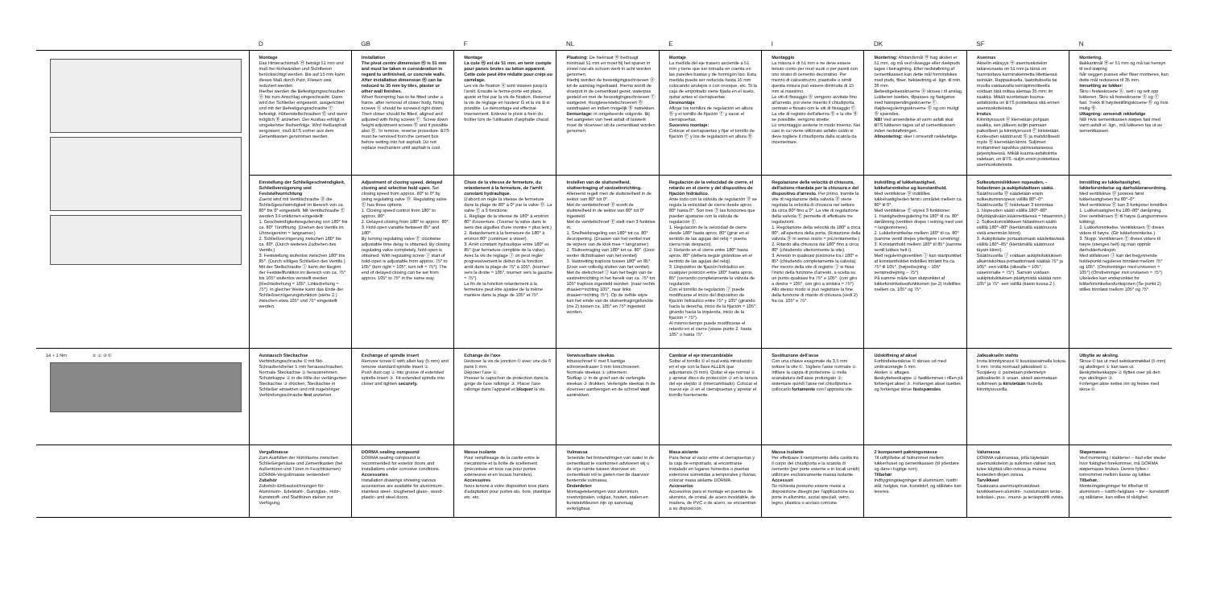| | D | GB | F | NL | E | I | DK | SF | N |
| --- | --- | --- | --- | --- | --- | --- | --- | --- | --- |
| | Montage Das Hinterachsmaß Ⓗ beträgt 51 mm und muß bei Rohwänden und Sichtbeton berücksichtigt werden. Bis auf 15 mm kann dieses Maß durch Putz, Fliesen usw. reduziert werden. Hierbei werden die Befestigungsschrauben Ⓐ bis zum Anschlag eingeschraubt. Dann wird der Schließer eingesetzt, ausgerichtet und mit der Befestigungsschraube Ⓕ befestigt. Höhenstellschrauben Ⓖ und wenn möglich Ⓑ anziehen. Der Ausbau erfolgt in umgekehrter Reihenfolge. Wird Heißasphalt vergossen, muß BTS vorher aus dem Zementkasten genommen werden. | Installation The pivot centre dimension Ⓗ is 51 mm and must be taken in consideration in regard to unfinished, or concrete walls. After installation dimension Ⓗ can be reduced to 35 mm by tiles, plaster or other wall finishes. When floorspring has to be fitted under a frame, after removal of closer body, fixing screws Ⓐ should be screwed right down. Then closer should be fitted, aligned and adjusted with fixing screws Ⓕ. Screw down height adjustment screws Ⓖ and if possible also Ⓑ. To remove, reverse procedure. BTS must be removed from the cement box before setting into hot asphalt. Do not replace mechanism until asphalt is cool. | Montage La cote Ⓗ est de 51 mm, en tenir compte pour parois brutes ou béton apparent. Cette cote peut être réduite pour crépi ou carrelage. Les vis de fixation Ⓐ sont vissées jusqu'à l'arrêt. Ensuite le ferme-porte est placé, ajusté et fixé par la vis de fixation. Reserrez la vis de réglage en hauteur G et la vis B si possible. Le démontage est effectué inversément. Enlevez le pivot à frein du boîtier lors de l'utilisation d'asphalte chaud. | Plaatsing: De hielmaat Ⓗ bedraagt minimaal 51 mm en moet bij het sparen in zowel ruw-als schoon werk in acht worden genomen. Hierbij worden de bevestigingsschroeven Ⓐ tot de aanslag ingedraaid. Hierna wordt de vloerpot in de cementkast gezet, waterpas gesteld en met de bevestigingsschroeven Ⓕ vastgezet. Hoogteverstelschroeven Ⓖ vastdraaien en indien mogelijk Ⓑ natrekken. Demontage: in omgekeerde volgorde. Bij het aangieten van heet asfalt of laswerk moet de vloerveer uit de cementkast worden genomen. | Montaje La medida del eje trasero asciende a 51 mm y tiene que ser tomada en cuenta en las paredes bastas y de hormigón liso. Esta medida puede ser reducida hasta 15 mm colocando azulejos o con revoque, etc. Si la caja de empotrado viene fijada en el suelo, quitar antes el cierrapuertas. Desmontaje Aflojar los tornillos de regulación en altura Ⓑ y el tornillo de fijación Ⓕ y sacar el cierrapuertas. Sucesivo montaje: Colocar el cierrapuertas y fijar el tornillo de fijación Ⓕ y los de regulación en altura Ⓑ | Montaggio La misura è di 51 mm e ne deve essere tenuto conto per muri vuoti o per pareti con uno strato di cemento decorativo. Per mezzo di calcestruzzo, piastrelle o simili questa misura può essere diminuita di 15 mm al massimo. Le viti di fissaggio Ⓐ vengono avvitate fino all'arresto, poi viene inserito il chiudiporta, centrato e fissato con le viti di fissaggio Ⓕ. La vite di registro dell'altezza Ⓖ e la vite Ⓑ se possibile, vengono strette. Lo smontaggio avviene in modo inverso. Nei casi in cui viene utilizzato asfalto caldo si deve togliere il chiudiporta dalla scatola da incementare. | Montering: Afstandsmål Ⓗ bag akslen er 51 mm, og må ved råvægge eller dækpuds tages i betragtning. Efter nedstøbning af cementkassen kan dette mål formindskes med puds, fliser, beklædning el. lign. til min. 36 mm. Befæstigelsesskruerne Ⓐ skrues i til anslag. Lukkeren isættes, tilpasses og fastgøres med fastspændingsskruerne Ⓕ. Højdereguleringsskruerne Ⓖ og om muligt Ⓑ spændes. NB! Ved anvendelse af varm asfalt skal BTS lukkeren tages ud af cementkassen inden nedstøbningen. Afmontering: sker i omvendt rækkefølge. | Asennus Akselin etäisyys Ⓗ asennuskotelon takareunasta on 51 mm ja tämä on huomioitava karmirakennetta liitettäessä seinään. Rappauksella, laatoituksella tai muulla vastaavalla seinäpinnoitteella voidaan tätä mittaa alentaa 35 mm: iin saakka. Mikäli suoritetaan kuuma-asfaltointia on BTS poistettava sitä ennen asennuskotelosta. Irrotus Kiinnitysruuvit Ⓐ kierretään pohjaan saakka, sen jälkeen suljin pannaan paikoilleen ja kiinnitysruuvit Ⓕ kiristetään. Korkeuden säätöruuvit Ⓖ ja mahdollisesti myös Ⓑ kierretään kiinni. Suljimen irrottaminen tapahtuu päinvastaisessa järjestyksessä. Mikäli kuuma-asfaltointia valetaan, on BTS -suljin ensin poistettava asennuskotelosta. | Montering. Bakkantmål Ⓗ er 51 mm og må tas hensyn til ved støping Når veggen pusses eller fliser monteres, kan dette mål reduseres til 35 mm. Innsetting av lukker: Skru i festeskruene Ⓐ, sett i og rett opp lukkeren. Skru så festeskruene Ⓐ og Ⓕ fast. Trekk til høydestillingskruene Ⓖ og hvis mulig Ⓑ. Uttagning: omvendt rekkefølge NB! Hvis sementkassen støpes fast med varm asfalt el. lign., må lukkeren tas ut av sementkassen. |
| | Einstellung der Schließgeschwindigkeit, Schließverzögerung und Feststellvorrichtung Zuerst wird mit Ventilschraube Ⓓ die Schließgeschwindigkeit im Bereich von ca. 80° bis 0° eingestellt. Mit Ventilschraube Ⓔ werden 3 Funktionen eingestellt: 1. Geschwindigkeitsregulierung von 180° bis ca. 80° Türöffnung. (Drehen des Ventils im Uhrzeigersinn = langsamer.) 2. Schließverzögerung zwischen 180° bis ca. 80°. (Durch weiteres Zudrehen des Ventils.) 3. Feststellung stufenlos zwischen 180° bis 85°. (Durch völliges Schließen des Ventils.) Mit der Stellschraube Ⓙ kann der Beginn der Feststellfunktion im Bereich von ca. 75° bis 105° stufenlos verstellt werden (Rechtsdrehung = 105°, Linksdrehung = 75°). In gleicher Weise kann das Ende der Schließverzögerungsfunktion (siehe 2.) zwischen etwa 105° und 75° eingestellt werden. | Adjustment of closing speed, delayed closing and selective hold open. Set closing speed from approx. 80° to 0° by using regulating valve Ⓓ. Regulating valve Ⓔ has three options 1. Closing speed control from 180° to approx. 80°. 2. Delayed closing from 180° to approx. 80°. 3. Hold open variable between 85° and 180°. By turning regulating valve Ⓔ clockwise adjustable time delay is obtained. By closing regulating valve completely, hold open is obtained. With regulating screw Ⓙ start of hold-open is adjustable from approx. 75° to 105° (turn right = 105°, turn left = 75°). The end of delayed closing can be set from approx. 105° to 75° in the same way. | Choix de la vitesse de fermeture, du retardement à la fermeture, de l'arrêt constant hydraulique. D'abord on règle la vitesse de fermeture dans la plage de 80° à 0° par la valve Ⓓ. La valve Ⓔ a 3 fonctions: 1. Réglage de la vitesse de 180° à environ 80° d'ouverture. (Tourner la valve dans le sens des aiguilles d'une montre = plus lent.) 2. Retardement à la fermeture de 180° à environ 80° (continuer à visser). 3. Arrêt constant hydraulique entre 180° et 85° (par fermeture complète de la valve). Avec la vis de réglage Ⓙ on peut régler progressivement le début de la fonction arrêt dans la plage de 75° à 105°. (tournez vers la droite = 105°, tournez vers la gauche = 75°). La fin de la fonction retardement à la fermeture peut être ajustée de la même manière dans la plage de 105° et 75°. | Instellen van de sluitsnelheid, sluitvertraging of vastzetinrichting. Allereerst regelt men de sluitsnelheid in de sektor van 80° tot 0°. Met de ventielschroef Ⓓ wordt de sluitsnelheid in de sektor van 80° tot 0° ingesteld. Met de ventielschroef Ⓔ stelt men 3 funkties in: 1. Snelheidsregeling van 180° tot ca. 80° deuropening. (Draaien van het ventiel met de wijzers van de klok mee = langzamer) 2. Sluitvertraging van 180° tot ca. 80°. (Door verder dichtdraaien van het ventiel) 3. Vastzetting traploos tussen 180° en 85°. (Door een volledig sluiten van het ventiel) Met de stelschroef Ⓙ kan het begin van de vastzetinrichting in het bereik van ca. 75° tot 105° traploos ingesteld worden. (naar rechts draaien=richting 105°, naar links draaien=richting 75°). Op de zelfde wijze kan het einde van de sluitvertragingsfunctie (zie 2) tussen ca. 105° en 75° ingesteld worden. | Regulación de la velocidad de cierre, el retardo en el cierre y del dispositivo de fijación hidráulico. Ante todo con la válvula de regulación Ⓓ se regula la velocidad de cierre desde aprox. 80° hasta 0°. Son tres ③ las funciones que pueden ajustarse con la válvula de regulación Ⓔ. 1. Regulación de la velocidad de cierre desde 180° hasta aprox. 80° (girar en el sentido de las agujas del reloj = puerta cierra más despacio). 2. Retardo en el cierre entre 180° hasta aprox. 80° (deberá seguir girándose en el sentido de las agujas del reloj). 3. Dispositivo de fijación hidráulico en cualquier posición entre 180° hasta aprox. 85° (cerrando completamente la válvula de regulación Con el tornillo de regulación Ⓙ puede modificarse el inicio del dispositivo de fijación hidráulico entre 75° y 105° (girando hacia la derecha, inicio de la fijación = 105°; girando hacia la izquierda, inicio de la fijacion = 75°). Al mismo tiempo puede modificarse el retardo en el cierre (véase punto 2. hasta 105° o hasta 75°. | Regolazione della velocità di chiusura, dell'azione ritardata per la chiusura e del dispositivo d'arresto. Per primo, tramite la vite di regolazione della valvola Ⓓ viene regolata la velocità di chiusura nel settore da circa 80° fino a 0°. La vite di regolazione della valvola Ⓔ permette di effettuare tre regolazioni: 1. Regolazione della velocità da 180° a circa 80°, all'apertura della porta. (Rotazione della valvola Ⓓ in senso orario = più lentamente.) 2. Ritardo alla chiusura dai 180° fino a circa 80° (chiudendo ulteriormente la vite). 3. Arresto in qualsiasi posizione tra i 180° e 85° (chiudendo completamente la valvola). Per mezzo della vite di registro Ⓙ si fissa l'inizio della funzione d'arresto, a scelta su un punto qualsiasi fra 75° e 105°. (con giro a destra = 105°, con giro a sinistra = 75°) Allo stesso modo si può registrare la fine della funzione di ritardo di chiusura (vedi 2) fra ca. 105° e 75°. | Indstilling af lukkehastighed, lukkeforsinkelse og konstanthold. Med ventilskrue Ⓓ indstilles lukkehastigheden først i området mellem ca. 80° til 0°. Med ventilskrue Ⓔ styres 3 funktioner: 1. Hastighedsregulering fra 180° til ca. 80° døråbning (ventilen drejes i retning med uret = langsommere). 2. Lukkeforsinkelse mellem 180° til ca. 80° (samme ventil drejes yderligere i urretning). 3. Konstanthold mellem 180° til 85° (samme ventil lukkes helt i). Med reguleringsventilen Ⓙ kan startpunktet af konstantholdet indstilles trinløst fra ca. 75° til 105°. (højredrejning – 105° venstredrejning – 75°) På samme måde kan slutpunktet af lukkeforsinkelsesfunktionen (se 2) indstilles mellem ca. 105° og 75°. | Sulkeutumisliikkeen nopeuden, -hidastimen ja aukipitolaitteen säätö. Säätöruuvilla Ⓓ säädetään ensin sulkeutumisnopeus välillä 80°–0°. Säätöruuvilla Ⓔ hoidetaan 3 toimintaa: 1. Nopeuden säätö välillä 180°–80°. (Myötäpäivään käännettäessä = hitaammin.) 2. Sulkeutumisliikkeen hidastimen säätö välillä 180°–80° (kiertämällä säätöruuvia vielä enemmän kiinni). 3. Aukipitolaite portaattomasti säädettävissä välillä 180°–85° (kiertämällä säätöruuvi täysin kiinni). Säätöruuvilla Ⓙ voidaan aukipitoluktuksen alkamiskohtaa portaattomasti säätää 75° ja 105°: een välillä (oikealle = 105°, vasemmalle = 75°). Samoin voidaan aukipitolukituksen päättymistä säätää noin 105° ja 75°: een välillä (kasto kuvaa 2.). | Innstilling av lukkehastighet, lukkeforsinkelse og dørholderanordning. Med ventilskrue Ⓓ justeres først lukkehastigheten fra 80°–0°. Med ventilskrue Ⓔ kan 3 funkjoner innstilles: 1. Lukkehastighet fra 180–80° døråpning. Drei ventilskruen Ⓔ til høyre (Langsommere lukking). 2. Lukkeforsinkelse. Ventilskruen Ⓔ dreies videre til høyre. (Gir lukkeforsinkelse.) 3. Stopp. Ventilskruen Ⓔ dreies videre til høyre (stenges helt) og man oppnår dørholderfunksjon. Med stillskruen Ⓙ kan det begynnende holdepunkt reguleres trinnløst mellom 75° og 105°. (Omdreininger med urviseren = 105°) (Omdreininger mot urviseren = 75°) Likeledes kan endepunktet for lukkeforsinkelsesfunksjonen (Se punkt 2) stilles trinnløst mellom 105° og 75°. |
| 14 + 1 Nm ① ② ③ © | Austausch Steckachse Verbindungsschraube © mit 6kt-Schraubendreher 5 mm herausschrauben. Normale Steckachse ① herausnehmen. Schutzkappe ② in die Rille der verlängerten Steckachse ③ drücken, Steckachse in Schließer einsetzen und mit zugehöriger Verbindungsschraube fest anziehen. | Exchange of spindle insert Remove screw © with allen key (5 mm) and remove standard spindle insert ①. Push dust cap ② into groove of extended spindle insert ③. Fit extended spindle into closer and tighten securely. | Echange de l'axe Dévisser la vis de jonction © avec une clé 6 pans 5 mm. Déposer l'axe ①. Presser le capuchon de protection dans la gorge de l'axe rallongé ③. Placer l'axe rallongé dans l'appareil et bloquer la vis. | Verwisselbare steekas Inbusschroef © met 6 kantige schroevedraaier 5 mm losschroeven. Normale steekas ① uitnemem. Stofkap ② in de groef van de verlengde steekas ③ drukken. Verlengde steekas in de vloerveer aanbrengen en de schroef vast aantrekken. | Cambiar el eje intercambiable Soltar el tornillo © el cual está introducido en el eje con la llave ALLEN que adjuntamos (5 mm). Quitar el eje normal ① y apretar disco de protección ② en la ranura del eje elejido ③ (intercambiado). Colocar el nuevo eje ③ en el cierrapuertas y apretar el tornillo fuertemente. | Sostituzione dell'asse Con una chiave esagonale da 3,5 mm svitare la vite ©. Togliere l'asse normale ①. Infilare la cappa di protezione ② nella scanalatura dell'asse prolungato ③; sistemare quindi l'asse nel chiudiporta e collocarlo fortamente con l'apposita vite. | Udskiftning af aksel Forbindelsesskrue © skrues ud med umbraconøgle 5 mm. Akslen ① aftages. Beskyttelseskappe ② fastklemmes i rillen på forlænget aksel ③. Forlænget aksel isættes og forlænget skrue fastspændes . | Jatkoakselin viahto Irrota kiinnitysruuvi © kuusioavaimella kokoa 5 mm. Irrota normaali jatkoakseli ①. Suojalevy ② painetaan pidennetyn jatkoakselin ③ uraan, akseli asennetaan sulkimeen ja kiristetään huolella kiinnitysruuvilla. | Utbytte av aksling. Skrue © tas ut med sekskantnøkkel (5 mm) og akslingen ① kan taes ut. Beskyttelseskappe ② flyttes over på den nye akslingen ③. Forlenget akse settes inn og festes med skrue ©. |
| | Vergußmasse Zum Ausfüllen der Hohlräume zwischen Schließergehäuse und Zementkasten (bei Außentüren und Türen in Feuchträumen) DORMA-Vergußmasse verwenden! Zubehör Zubehör-Einbauzeichnungen für Aluminium-, Edelstahl-, Ganzglas-, Holz-, Kunststoff- und Stahltüren stehen zur Verfügung. | DORMA sealing compound DORMA sealing compound is recommended for exterior doors and installations under corrosive conditions. Accessories Installation drawings showing various accessories are available for alumimium-, stainless steel-, toughened glass-, wood-, plastic- and steel doors. | Masse isolante Pour remplissage de la cavité entre le mécanisme et la boîte de scellement (préconisée en tous cas pour portes extérieures et en locaux humides). Accessoires Nous tenons à votre disposition tous plans d'adaptation pour portes alu, bois, plastique etc. etc. | Vulmassa Teneinde het binnendringen van water in de cementkast te voorkomen adviseren wij u de vrije ruimte tussen vloerveer en cementkast vol te gieten met de daarvoor bestemde vulmassa. Onderdelen Montagetekeningen voor aluminium, roestvrijstalen, volglas, houten, stalen en kunststofdeuren zijn op aanvraag verkrijgbaar. | Masa aislante Para llenar el vacio entre el cierrapuertas y la caja de empotrado, al encontrarse instalado en lugares húmedos o puertas exteriores sometidas a temporales y lluvias; colocar masa aislante DORMA. Accesorios Accesorios para el montaje en puertas de aluminio, de cristal, de acero inoxidable, de madera, de PVC o de acero, se encuentran a su disposición. | Massa isolante Per effettuare il riempimento della cavità tra il corpo del chiudiporta e la scatola di cemento (per porte esterne e in locali umidi) utilizzare esclusivamente massa isolante. Accessori Su richiesta possono essere messi a disposizione disegni per l'applicazione su porte in alluminio, acciai speciali, vetro, legno, plastica o acciaio comune. | 2 komponent pakningsmasse Til udfyldelse af hulrummet mellem lukkerhuset og cementkassen (til yderdøre og døre i fugtige rum). Tilbehør Indbygningstegninger til aluminium, rustfri stål, helglas, træ, kunststof, og ståldøre kan leveres. | Valumassa DORMA valumassaa, jolla täytetään asennuskotelon ja sulkimen väliset raot, tulee käyttää ulko-ovissa ja muissa kosteiden tilojen ovissa. Tarvikkeet Saatavana asennuspiirustukset tarvikkeineen alumiini-, ruostumaton teräs-, kokolasi-, puu-, muovi- ja teräsprofiili ovista. | Støpemasse. Ved montering i slakterier – bad eller steder hvor fuktighet forekommer, må DORMA støpemasse brukes. Denne fylles i tomrommet mellom kasse og lukker. Tilbehør. Monteringstegninger for tilbehør til aluminium – rustfri-helglass – tre – kunststoff og ståldører, kan stilles til rådighet. |